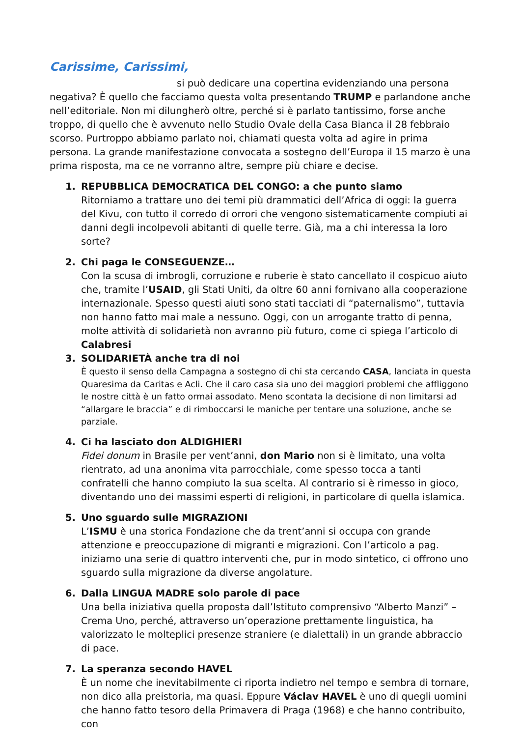Carissime, Carissimi,
si può dedicare una copertina evidenziando una persona negativa? È quello che facciamo questa volta presentando TRUMP e parlandone anche nell’editoriale. Non mi dilungherò oltre, perché si è parlato tantissimo, forse anche troppo, di quello che è avvenuto nello Studio Ovale della Casa Bianca il 28 febbraio scorso. Purtroppo abbiamo parlato noi, chiamati questa volta ad agire in prima persona. La grande manifestazione convocata a sostegno dell’Europa il 15 marzo è una prima risposta, ma ce ne vorranno altre, sempre più chiare e decise.
1. REPUBBLICA DEMOCRATICA DEL CONGO: a che punto siamo
Ritorniamo a trattare uno dei temi più drammatici dell’Africa di oggi: la guerra del Kivu, con tutto il corredo di orrori che vengono sistematicamente compiuti ai danni degli incolpevoli abitanti di quelle terre. Già, ma a chi interessa la loro sorte?
2. Chi paga le CONSEGUENZE…
Con la scusa di imbrogli, corruzione e ruberie è stato cancellato il cospicuo aiuto che, tramite l’USAID, gli Stati Uniti, da oltre 60 anni fornivano alla cooperazione internazionale. Spesso questi aiuti sono stati tacciati di “paternalismo”, tuttavia non hanno fatto mai male a nessuno. Oggi, con un arrogante tratto di penna, molte attività di solidarietà non avranno più futuro, come ci spiega l’articolo di Calabresi
3. SOLIDARIETÀ anche tra di noi
È questo il senso della Campagna a sostegno di chi sta cercando CASA, lanciata in questa Quaresima da Caritas e Acli. Che il caro casa sia uno dei maggiori problemi che affliggono le nostre città è un fatto ormai assodato. Meno scontata la decisione di non limitarsi ad “allargare le braccia” e di rimboccarsi le maniche per tentare una soluzione, anche se parziale.
4. Ci ha lasciato don ALDIGHIERI
Fidei donum in Brasile per vent’anni, don Mario non si è limitato, una volta rientrato, ad una anonima vita parrocchiale, come spesso tocca a tanti confratelli che hanno compiuto la sua scelta. Al contrario si è rimesso in gioco, diventando uno dei massimi esperti di religioni, in particolare di quella islamica.
5. Uno sguardo sulle MIGRAZIONI
L’ISMU è una storica Fondazione che da trent’anni si occupa con grande attenzione e preoccupazione di migranti e migrazioni. Con l’articolo a pag. iniziamo una serie di quattro interventi che, pur in modo sintetico, ci offrono uno sguardo sulla migrazione da diverse angolature.
6. Dalla LINGUA MADRE solo parole di pace
Una bella iniziativa quella proposta dall’Istituto comprensivo “Alberto Manzi” – Crema Uno, perché, attraverso un’operazione prettamente linguistica, ha valorizzato le molteplici presenze straniere (e dialettali) in un grande abbraccio di pace.
7. La speranza secondo HAVEL
È un nome che inevitabilmente ci riporta indietro nel tempo e sembra di tornare, non dico alla preistoria, ma quasi. Eppure Václav HAVEL è uno di quegli uomini che hanno fatto tesoro della Primavera di Praga (1968) e che hanno contribuito, con